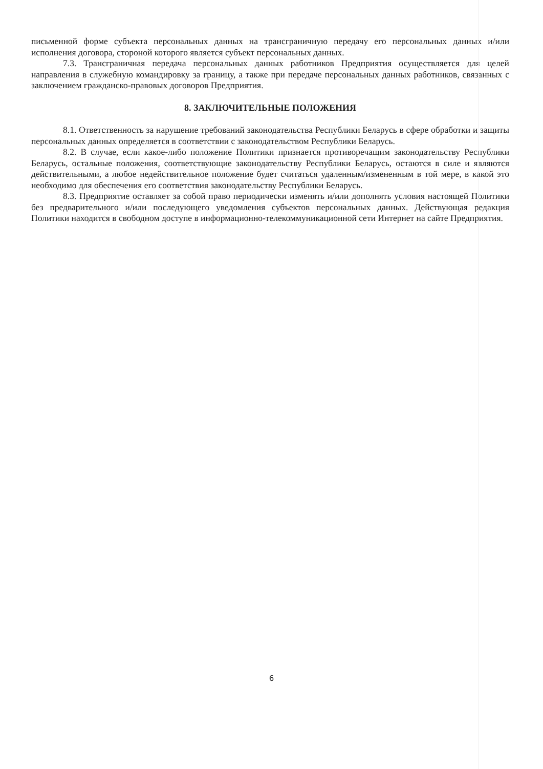письменной форме субъекта персональных данных на трансграничную передачу его персональных данных и/или исполнения договора, стороной которого является субъект персональных данных.
7.3. Трансграничная передача персональных данных работников Предприятия осуществляется для целей направления в служебную командировку за границу, а также при передаче персональных данных работников, связанных с заключением гражданско-правовых договоров Предприятия.
8. ЗАКЛЮЧИТЕЛЬНЫЕ ПОЛОЖЕНИЯ
8.1. Ответственность за нарушение требований законодательства Республики Беларусь в сфере обработки и защиты персональных данных определяется в соответствии с законодательством Республики Беларусь.
8.2. В случае, если какое-либо положение Политики признается противоречащим законодательству Республики Беларусь, остальные положения, соответствующие законодательству Республики Беларусь, остаются в силе и являются действительными, а любое недействительное положение будет считаться удаленным/измененным в той мере, в какой это необходимо для обеспечения его соответствия законодательству Республики Беларусь.
8.3. Предприятие оставляет за собой право периодически изменять и/или дополнять условия настоящей Политики без предварительного и/или последующего уведомления субъектов персональных данных. Действующая редакция Политики находится в свободном доступе в информационно-телекоммуникационной сети Интернет на сайте Предприятия.
6